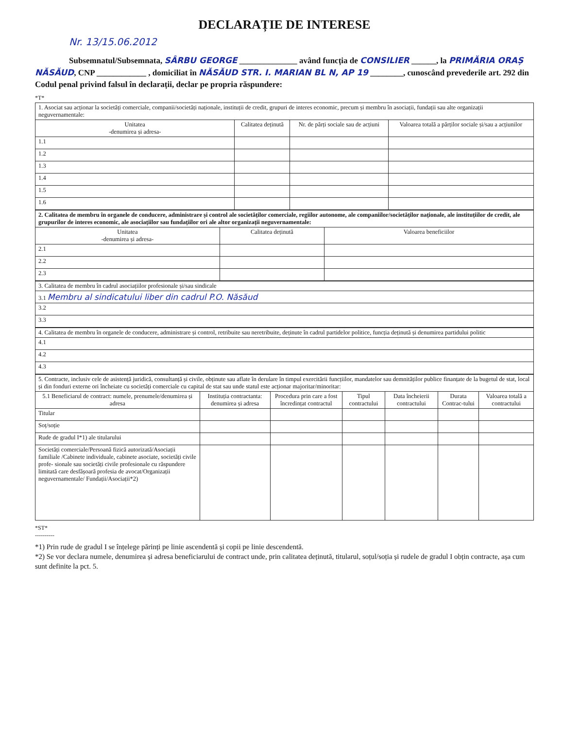DECLARAȚIE DE INTERESE
Nr. 13/15.06.2012
Subsemnatul/Subsemnata, SÂRBU GEORGE ______________ având funcția de CONSILIER ______, la PRIMĂRIA ORAȘ NĂSĂUD, CNP ____________ , domiciliat în NĂSĂUD STR. I. MARIAN BL N, AP 19 ________, cunoscând prevederile art. 292 din Codul penal privind falsul în declarații, declar pe propria răspundere:
*T*
| 1. Asociat sau acționar la societăți comerciale, companii/societăți naționale, instituții de credit, grupuri de interes economic, precum și membru în asociații, fundații sau alte organizații neguvernamentale: | | | |
| Unitatea -denumirea și adresa- | Calitatea deținută | Nr. de părți sociale sau de acțiuni | Valoarea totală a părților sociale și/sau a acțiunilor |
| 1.1 | | | |
| 1.2 | | | |
| 1.3 | | | |
| 1.4 | | | |
| 1.5 | | | |
| 1.6 | | | |
| 2. Calitatea de membru în organele de conducere, administrare și control ale societăților comerciale, regiilor autonome, ale companiilor/societăților naționale, ale instituțiilor de credit, ale grupurilor de interes economic, ale asociațiilor sau fundațiilor ori ale altor organizații neguvernamentale: | | |
| Unitatea -denumirea și adresa- | Calitatea deținută | Valoarea beneficiilor |
| 2.1 | | |
| 2.2 | | |
| 2.3 | | |
| 3. Calitatea de membru în cadrul asociațiilor profesionale și/sau sindicale |
| 3.1 Membru al sindicatului liber din cadrul P.O. Năsăud |
| 3.2 |
| 3.3 |
| 4. Calitatea de membru în organele de conducere, administrare și control, retribuite sau neretribuite, deținute în cadrul partidelor politice, funcția deținută și denumirea partidului politic |
| 4.1 |
| 4.2 |
| 4.3 |
| 5. Contracte, inclusiv cele de asistență juridică, consultanță și civile, obținute sau aflate în derulare în timpul exercitării funcțiilor, mandatelor sau demnităților publice finanțate de la bugetul de stat, local și din fonduri externe ori încheiate cu societăți comerciale cu capital de stat sau unde statul este acționar majoritar/minoritar: | | | | | | |
| 5.1 Beneficiarul de contract: numele, prenumele/denumirea și adresa | Instituția contractantа: denumirea și adresa | Procedura prin care a fost încredințat contractul | Tipul contractului | Data încheierii contractului | Durata Contrac-tului | Valoarea totală a contractului |
| Titular | | | | | | |
| Soț/soție | | | | | | |
| Rude de gradul I*1) ale titularului | | | | | | |
| Societăți comerciale/Persoană fizică autorizată/Asociații familiale /Cabinete individuale, cabinete asociate, societăți civile profe- sionale sau societăți civile profesionale cu răspundere limitată care desfășoară profesia de avocat/Organizații neguvernamentale/ Fundații/Asociații*2) | | | | | | |
*ST*
----------
*1) Prin rude de gradul I se înțelege părinți pe linie ascendentă și copii pe linie descendentă.
*2) Se vor declara numele, denumirea și adresa beneficiarului de contract unde, prin calitatea deținută, titularul, soțul/soția și rudele de gradul I obțin contracte, așa cum sunt definite la pct. 5.